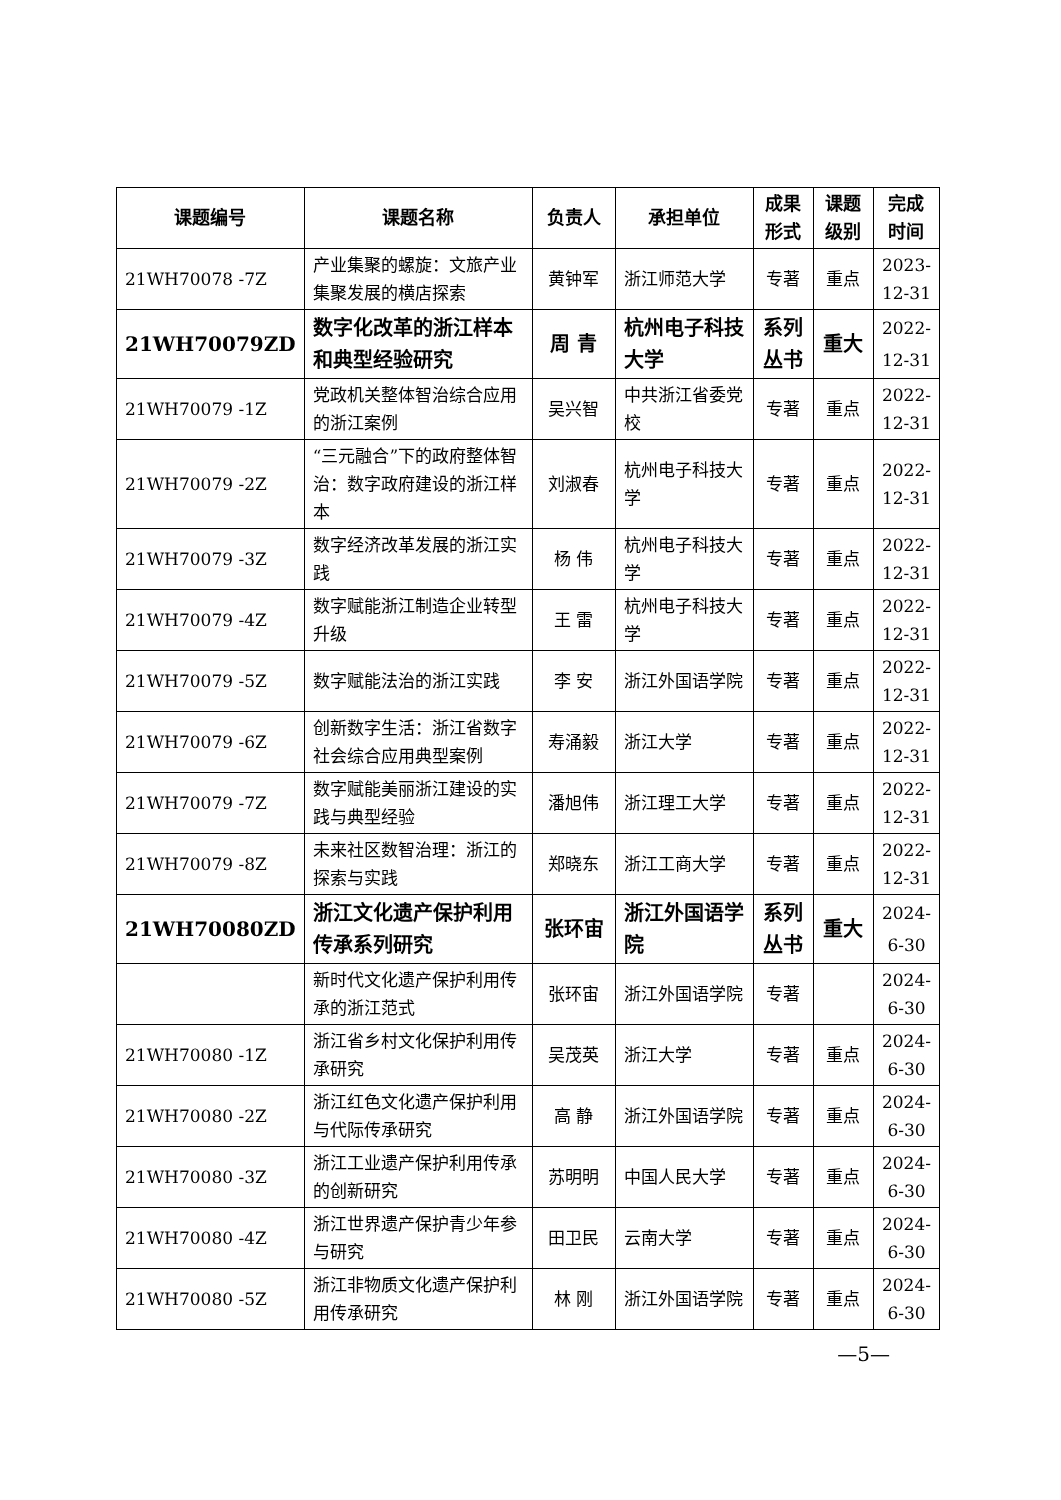| 课题编号 | 课题名称 | 负责人 | 承担单位 | 成果形式 | 课题级别 | 完成时间 |
| --- | --- | --- | --- | --- | --- | --- |
| 21WH70078 -7Z | 产业集聚的螺旋：文旅产业集聚发展的横店探索 | 黄钟军 | 浙江师范大学 | 专著 | 重点 | 2023-12-31 |
| 21WH70079ZD | 数字化改革的浙江样本和典型经验研究 | 周 青 | 杭州电子科技大学 | 系列丛书 | 重大 | 2022-12-31 |
| 21WH70079 -1Z | 党政机关整体智治综合应用的浙江案例 | 吴兴智 | 中共浙江省委党校 | 专著 | 重点 | 2022-12-31 |
| 21WH70079 -2Z | “三元融合”下的政府整体智治：数字政府建设的浙江样本 | 刘淑春 | 杭州电子科技大学 | 专著 | 重点 | 2022-12-31 |
| 21WH70079 -3Z | 数字经济改革发展的浙江实践 | 杨 伟 | 杭州电子科技大学 | 专著 | 重点 | 2022-12-31 |
| 21WH70079 -4Z | 数字赋能浙江制造企业转型升级 | 王 雷 | 杭州电子科技大学 | 专著 | 重点 | 2022-12-31 |
| 21WH70079 -5Z | 数字赋能法治的浙江实践 | 李 安 | 浙江外国语学院 | 专著 | 重点 | 2022-12-31 |
| 21WH70079 -6Z | 创新数字生活：浙江省数字社会综合应用典型案例 | 寿涌毅 | 浙江大学 | 专著 | 重点 | 2022-12-31 |
| 21WH70079 -7Z | 数字赋能美丽浙江建设的实践与典型经验 | 潘旭伟 | 浙江理工大学 | 专著 | 重点 | 2022-12-31 |
| 21WH70079 -8Z | 未来社区数智治理：浙江的探索与实践 | 郑晓东 | 浙江工商大学 | 专著 | 重点 | 2022-12-31 |
| 21WH70080ZD | 浙江文化遗产保护利用传承系列研究 | 张环宙 | 浙江外国语学院 | 系列丛书 | 重大 | 2024-6-30 |
| | 新时代文化遗产保护利用传承的浙江范式 | 张环宙 | 浙江外国语学院 | 专著 | | 2024-6-30 |
| 21WH70080 -1Z | 浙江省乡村文化保护利用传承研究 | 吴茂英 | 浙江大学 | 专著 | 重点 | 2024-6-30 |
| 21WH70080 -2Z | 浙江红色文化遗产保护利用与代际传承研究 | 高 静 | 浙江外国语学院 | 专著 | 重点 | 2024-6-30 |
| 21WH70080 -3Z | 浙江工业遗产保护利用传承的创新研究 | 苏明明 | 中国人民大学 | 专著 | 重点 | 2024-6-30 |
| 21WH70080 -4Z | 浙江世界遗产保护青少年参与研究 | 田卫民 | 云南大学 | 专著 | 重点 | 2024-6-30 |
| 21WH70080 -5Z | 浙江非物质文化遗产保护利用传承研究 | 林 刚 | 浙江外国语学院 | 专著 | 重点 | 2024-6-30 |
—5—